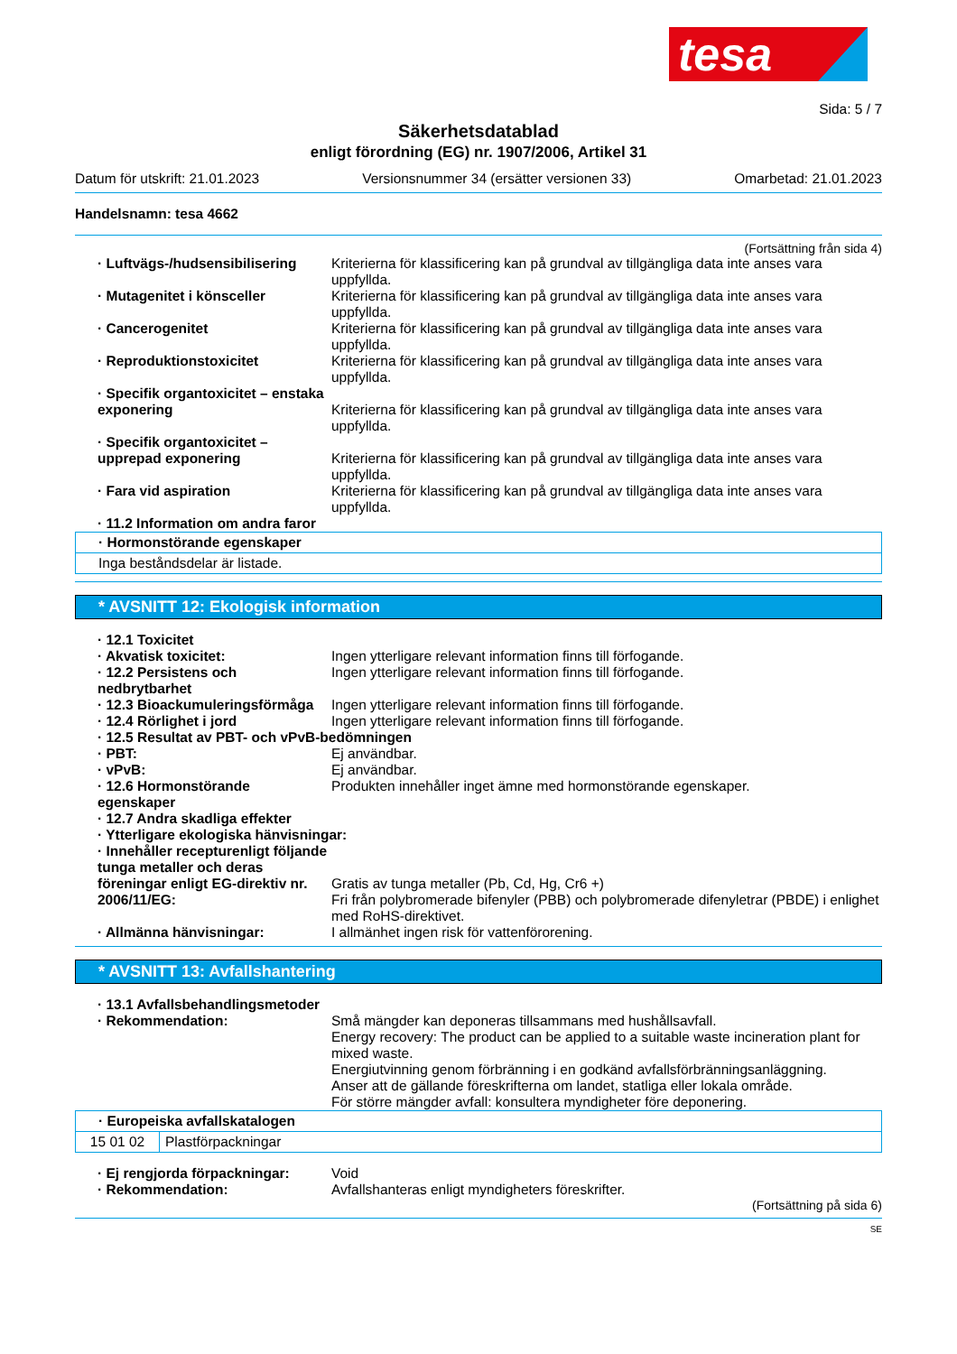tesa
Sida: 5 / 7
Säkerhetsdatablad
enligt förordning (EG) nr. 1907/2006, Artikel 31
Datum för utskrift: 21.01.2023 Versionsnummer 34 (ersätter versionen 33) Omarbetad: 21.01.2023
Handelsnamn: tesa 4662
(Fortsättning från sida 4)
· Luftvägs-/hudsensibilisering Kriterierna för klassificering kan på grundval av tillgängliga data inte anses vara uppfyllda.
· Mutagenitet i könsceller Kriterierna för klassificering kan på grundval av tillgängliga data inte anses vara uppfyllda.
· Cancerogenitet Kriterierna för klassificering kan på grundval av tillgängliga data inte anses vara uppfyllda.
· Reproduktionstoxicitet Kriterierna för klassificering kan på grundval av tillgängliga data inte anses vara uppfyllda.
· Specifik organtoxicitet – enstaka exponering
Kriterierna för klassificering kan på grundval av tillgängliga data inte anses vara uppfyllda.
· Specifik organtoxicitet – upprepad exponering
Kriterierna för klassificering kan på grundval av tillgängliga data inte anses vara uppfyllda.
· Fara vid aspiration Kriterierna för klassificering kan på grundval av tillgängliga data inte anses vara uppfyllda.
· 11.2 Information om andra faror
· Hormonstörande egenskaper
Inga beståndsdelar är listade.
* AVSNITT 12: Ekologisk information
· 12.1 Toxicitet
· Akvatisk toxicitet: Ingen ytterligare relevant information finns till förfogande.
· 12.2 Persistens och nedbrytbarhet
Ingen ytterligare relevant information finns till förfogande.
· 12.3 Bioackumuleringsförmåga Ingen ytterligare relevant information finns till förfogande.
· 12.4 Rörlighet i jord Ingen ytterligare relevant information finns till förfogande.
· 12.5 Resultat av PBT- och vPvB-bedömningen
· PBT: Ej användbar.
· vPvB: Ej användbar.
· 12.6 Hormonstörande egenskaper
Produkten innehåller inget ämne med hormonstörande egenskaper.
· 12.7 Andra skadliga effekter
· Ytterligare ekologiska hänvisningar:
· Innehåller recepturenligt följande tunga metaller och deras föreningar enligt EG-direktiv nr. 2006/11/EG:
Gratis av tunga metaller (Pb, Cd, Hg, Cr6 +)
Fri från polybromerade bifenyler (PBB) och polybromerade difenyletrar (PBDE) i enlighet med RoHS-direktivet.
· Allmänna hänvisningar: I allmänhet ingen risk för vattenförorening.
* AVSNITT 13: Avfallshantering
· 13.1 Avfallsbehandlingsmetoder
· Rekommendation: Små mängder kan deponeras tillsammans med hushållsavfall.
Energy recovery: The product can be applied to a suitable waste incineration plant for mixed waste.
Energiutvinning genom förbränning i en godkänd avfallsförbränningsanläggning.
Anser att de gällande föreskrifterna om landet, statliga eller lokala område.
För större mängder avfall: konsultera myndigheter före deponering.
| · Europeiska avfallskatalogen | |
| 15 01 02 | Plastförpackningar |
· Ej rengjorda förpackningar: Void
· Rekommendation: Avfallshanteras enligt myndigheters föreskrifter.
(Fortsättning på sida 6)
SE